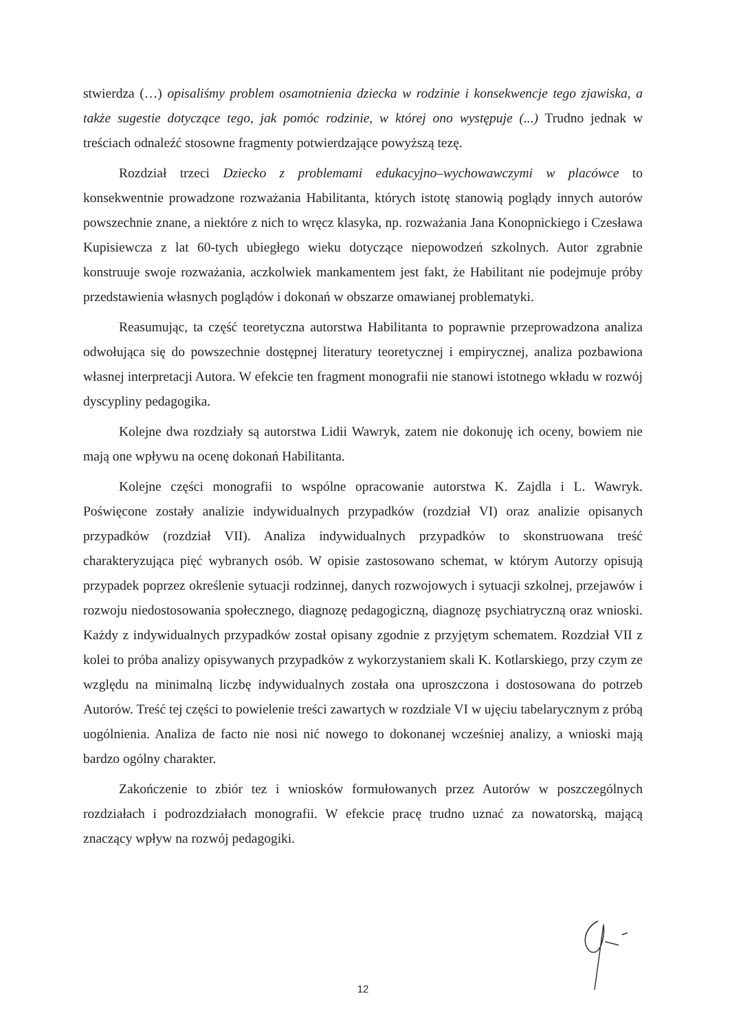stwierdza (…) opisaliśmy problem osamotnienia dziecka w rodzinie i konsekwencje tego zjawiska, a także sugestie dotyczące tego, jak pomóc rodzinie, w której ono występuje (...) Trudno jednak w treściach odnaleźć stosowne fragmenty potwierdzające powyższą tezę.
Rozdział trzeci Dziecko z problemami edukacyjno–wychowawczymi w placówce to konsekwentnie prowadzone rozważania Habilitanta, których istotę stanowią poglądy innych autorów powszechnie znane, a niektóre z nich to wręcz klasyka, np. rozważania Jana Konopnickiego i Czesława Kupisiewcza z lat 60-tych ubiegłego wieku dotyczące niepowodzeń szkolnych. Autor zgrabnie konstruuje swoje rozważania, aczkolwiek mankamentem jest fakt, że Habilitant nie podejmuje próby przedstawienia własnych poglądów i dokonań w obszarze omawianej problematyki.
Reasumując, ta część teoretyczna autorstwa Habilitanta to poprawnie przeprowadzona analiza odwołująca się do powszechnie dostępnej literatury teoretycznej i empirycznej, analiza pozbawiona własnej interpretacji Autora. W efekcie ten fragment monografii nie stanowi istotnego wkładu w rozwój dyscypliny pedagogika.
Kolejne dwa rozdziały są autorstwa Lidii Wawryk, zatem nie dokonuję ich oceny, bowiem nie mają one wpływu na ocenę dokonań Habilitanta.
Kolejne części monografii to wspólne opracowanie autorstwa K. Zajdla i L. Wawryk. Poświęcone zostały analizie indywidualnych przypadków (rozdział VI) oraz analizie opisanych przypadków (rozdział VII). Analiza indywidualnych przypadków to skonstruowana treść charakteryzująca pięć wybranych osób. W opisie zastosowano schemat, w którym Autorzy opisują przypadek poprzez określenie sytuacji rodzinnej, danych rozwojowych i sytuacji szkolnej, przejawów i rozwoju niedostosowania społecznego, diagnozę pedagogiczną, diagnozę psychiatryczną oraz wnioski. Każdy z indywidualnych przypadków został opisany zgodnie z przyjętym schematem. Rozdział VII z kolei to próba analizy opisywanych przypadków z wykorzystaniem skali K. Kotlarskiego, przy czym ze względu na minimalną liczbę indywidualnych została ona uproszczona i dostosowana do potrzeb Autorów. Treść tej części to powielenie treści zawartych w rozdziale VI w ujęciu tabelarycznym z próbą uogólnienia. Analiza de facto nie nosi nić nowego to dokonanej wcześniej analizy, a wnioski mają bardzo ogólny charakter.
Zakończenie to zbiór tez i wniosków formułowanych przez Autorów w poszczególnych rozdziałach i podrozdziałach monografii. W efekcie pracę trudno uznać za nowatorską, mającą znaczący wpływ na rozwój pedagogiki.
12